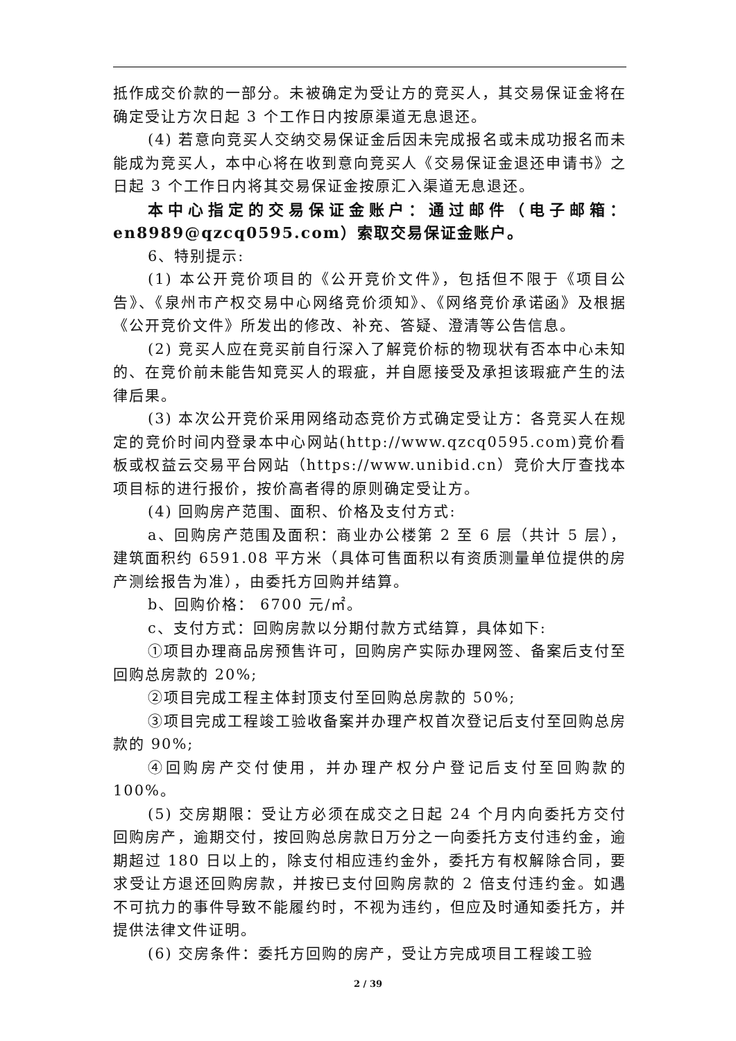抵作成交价款的一部分。未被确定为受让方的竞买人，其交易保证金将在确定受让方次日起 3 个工作日内按原渠道无息退还。
(4) 若意向竞买人交纳交易保证金后因未完成报名或未成功报名而未能成为竞买人，本中心将在收到意向竞买人《交易保证金退还申请书》之日起 3 个工作日内将其交易保证金按原汇入渠道无息退还。
本中心指定的交易保证金账户：通过邮件（电子邮箱：en8989@qzcq0595.com）索取交易保证金账户。
6、特别提示:
(1) 本公开竞价项目的《公开竞价文件》，包括但不限于《项目公告》、《泉州市产权交易中心网络竞价须知》、《网络竞价承诺函》及根据《公开竞价文件》所发出的修改、补充、答疑、澄清等公告信息。
(2) 竞买人应在竞买前自行深入了解竞价标的物现状有否本中心未知的、在竞价前未能告知竞买人的瑕疵，并自愿接受及承担该瑕疵产生的法律后果。
(3) 本次公开竞价采用网络动态竞价方式确定受让方：各竞买人在规定的竞价时间内登录本中心网站(http://www.qzcq0595.com)竞价看板或权益云交易平台网站（https://www.unibid.cn）竞价大厅查找本项目标的进行报价，按价高者得的原则确定受让方。
(4) 回购房产范围、面积、价格及支付方式:
a、回购房产范围及面积：商业办公楼第 2 至 6 层（共计 5 层），建筑面积约 6591.08 平方米（具体可售面积以有资质测量单位提供的房产测绘报告为准），由委托方回购并结算。
b、回购价格： 6700 元/㎡。
c、支付方式：回购房款以分期付款方式结算，具体如下:
①项目办理商品房预售许可，回购房产实际办理网签、备案后支付至回购总房款的 20%;
②项目完成工程主体封顶支付至回购总房款的 50%;
③项目完成工程竣工验收备案并办理产权首次登记后支付至回购总房款的 90%;
④回购房产交付使用，并办理产权分户登记后支付至回购款的 100%。
(5) 交房期限：受让方必须在成交之日起 24 个月内向委托方交付回购房产，逾期交付，按回购总房款日万分之一向委托方支付违约金，逾期超过 180 日以上的，除支付相应违约金外，委托方有权解除合同，要求受让方退还回购房款，并按已支付回购房款的 2 倍支付违约金。如遇不可抗力的事件导致不能履约时，不视为违约，但应及时通知委托方，并提供法律文件证明。
(6) 交房条件：委托方回购的房产，受让方完成项目工程竣工验
2 / 39